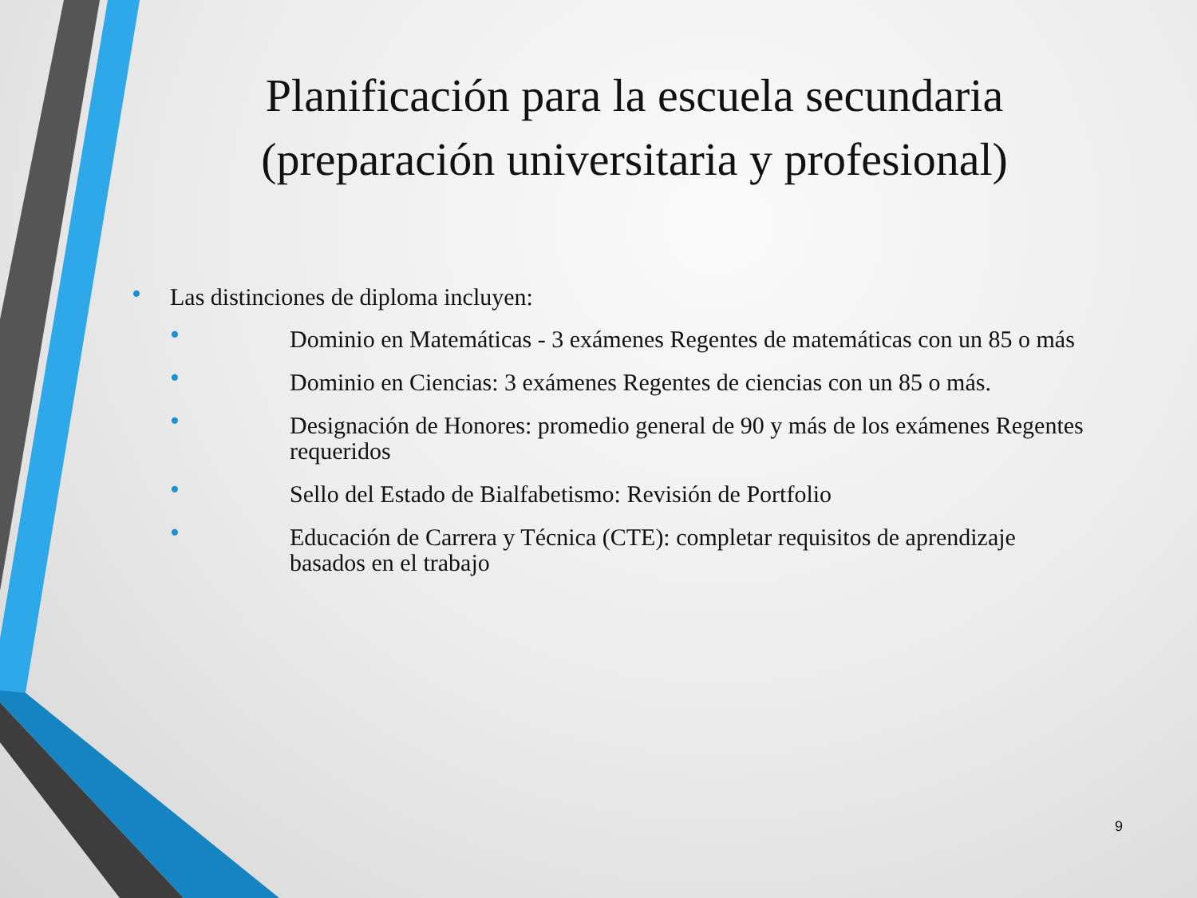Planificación para la escuela secundaria (preparación universitaria y profesional)
• Las distinciones de diploma incluyen:
• Dominio en Matemáticas - 3 exámenes Regentes de matemáticas con un 85 o más
• Dominio en Ciencias: 3 exámenes Regentes de ciencias con un 85 o más.
• Designación de Honores: promedio general de 90 y más de los exámenes Regentes requeridos
• Sello del Estado de Bialfabetismo: Revisión de Portfolio
• Educación de Carrera y Técnica (CTE): completar requisitos de aprendizaje basados en el trabajo
9